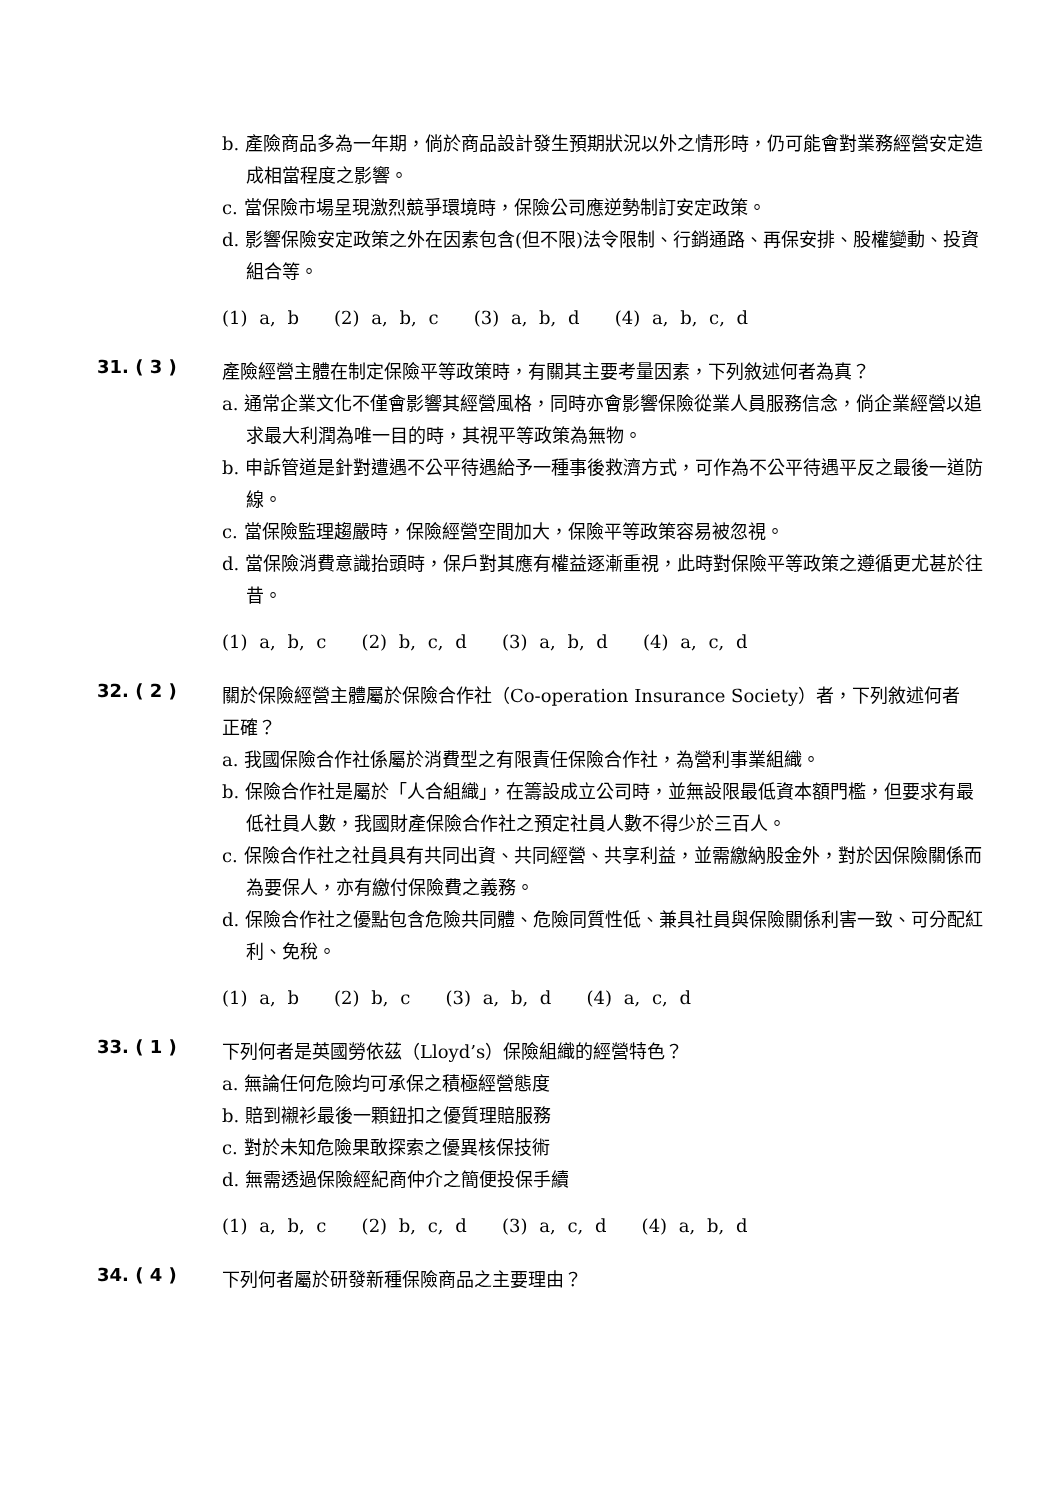b. 產險商品多為一年期，倘於商品設計發生預期狀況以外之情形時，仍可能會對業務經營安定造成相當程度之影響。
c. 當保險市場呈現激烈競爭環境時，保險公司應逆勢制訂安定政策。
d. 影響保險安定政策之外在因素包含(但不限)法令限制、行銷通路、再保安排、股權變動、投資組合等。
(1) a, b (2) a, b, c (3) a, b, d (4) a, b, c, d
31. ( 3 )
產險經營主體在制定保險平等政策時，有關其主要考量因素，下列敘述何者為真？
a. 通常企業文化不僅會影響其經營風格，同時亦會影響保險從業人員服務信念，倘企業經營以追求最大利潤為唯一目的時，其視平等政策為無物。
b. 申訴管道是針對遭遇不公平待遇給予一種事後救濟方式，可作為不公平待遇平反之最後一道防線。
c. 當保險監理趨嚴時，保險經營空間加大，保險平等政策容易被忽視。
d. 當保險消費意識抬頭時，保戶對其應有權益逐漸重視，此時對保險平等政策之遵循更尤甚於往昔。
(1) a, b, c (2) b, c, d (3) a, b, d (4) a, c, d
32. ( 2 )
關於保險經營主體屬於保險合作社（Co-operation Insurance Society）者，下列敘述何者正確？
a. 我國保險合作社係屬於消費型之有限責任保險合作社，為營利事業組織。
b. 保險合作社是屬於「人合組織」，在籌設成立公司時，並無設限最低資本額門檻，但要求有最低社員人數，我國財產保險合作社之預定社員人數不得少於三百人。
c. 保險合作社之社員具有共同出資、共同經營、共享利益，並需繳納股金外，對於因保險關係而為要保人，亦有繳付保險費之義務。
d. 保險合作社之優點包含危險共同體、危險同質性低、兼具社員與保險關係利害一致、可分配紅利、免稅。
(1) a, b (2) b, c (3) a, b, d (4) a, c, d
33. ( 1 )
下列何者是英國勞依茲（Lloyd’s）保險組織的經營特色？
a. 無論任何危險均可承保之積極經營態度
b. 賠到襯衫最後一顆鈕扣之優質理賠服務
c. 對於未知危險果敢探索之優異核保技術
d. 無需透過保險經紀商仲介之簡便投保手續
(1) a, b, c (2) b, c, d (3) a, c, d (4) a, b, d
34. ( 4 )
下列何者屬於研發新種保險商品之主要理由？